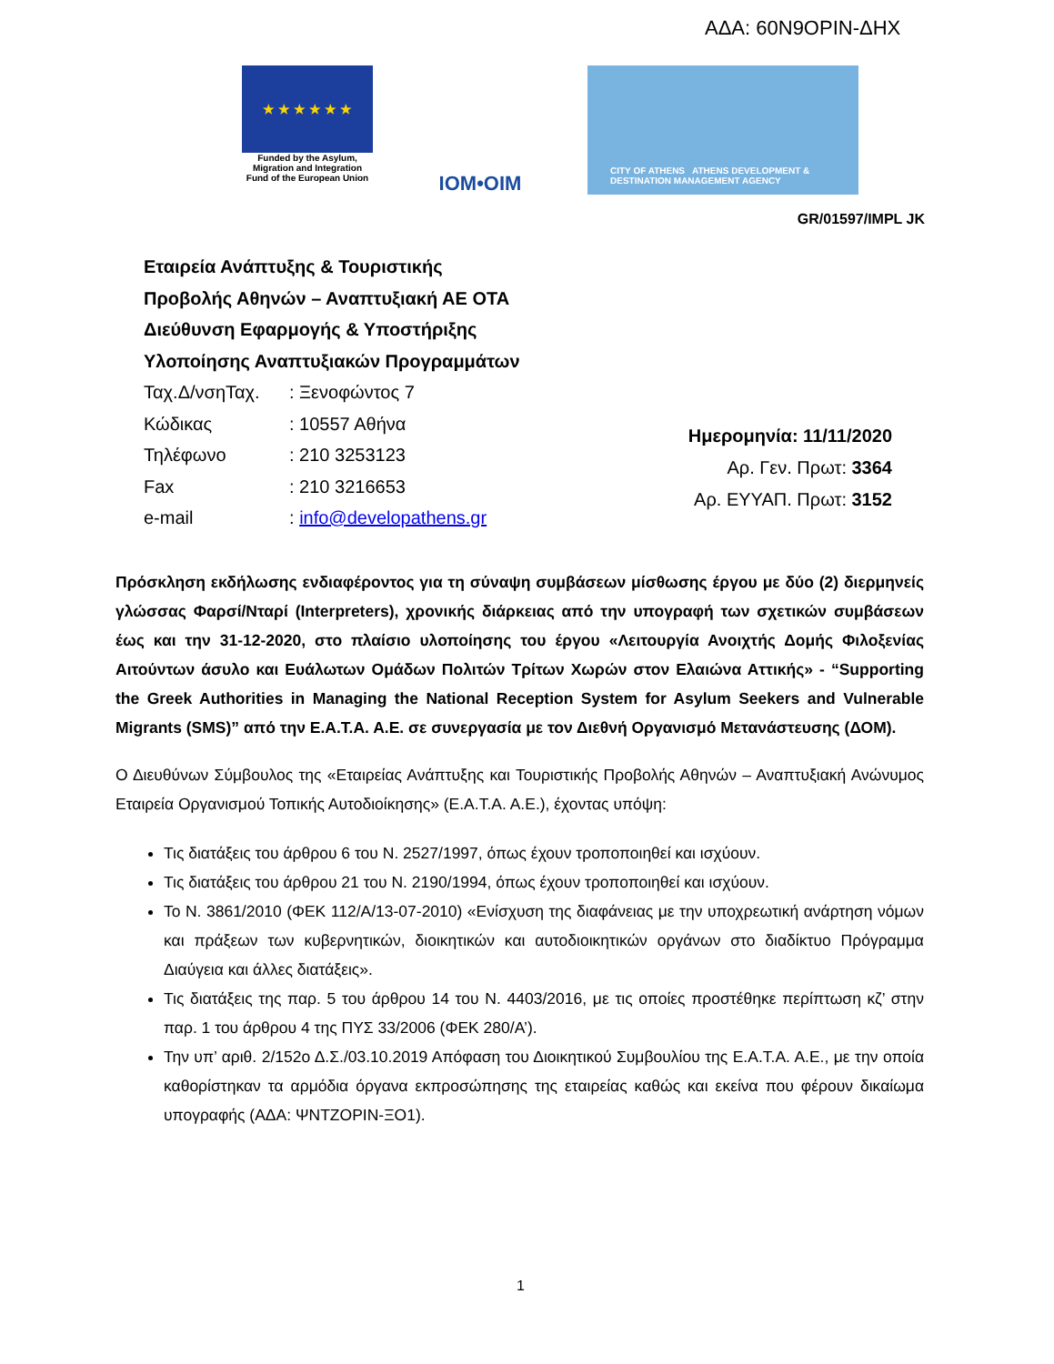ΑΔΑ: 60Ν9ΟΡΙΝ-ΔΗΧ
★ ★ ★ ★ ★ ★
Funded by the Asylum, Migration and Integration Fund of the European Union
IOM•OIM
CITY OF ATHENS ATHENS DEVELOPMENT & DESTINATION MANAGEMENT AGENCY
GR/01597/IMPL JK
Εταιρεία Ανάπτυξης & Τουριστικής
Προβολής Αθηνών – Αναπτυξιακή ΑΕ ΟΤΑ
Διεύθυνση Εφαρμογής & Υποστήριξης
Υλοποίησης Αναπτυξιακών Προγραμμάτων
Ταχ.Δ/νσηΤαχ. : Ξενοφώντος 7
Κώδικας : 10557 Αθήνα
Τηλέφωνο : 210 3253123
Fax : 210 3216653
e-mail : info@developathens.gr
Ημερομηνία: 11/11/2020
Αρ. Γεν. Πρωτ: 3364
Αρ. ΕΥΥΑΠ. Πρωτ: 3152
Πρόσκληση εκδήλωσης ενδιαφέροντος για τη σύναψη συμβάσεων μίσθωσης έργου με δύο (2) διερμηνείς γλώσσας Φαρσί/Νταρί (Interpreters), χρονικής διάρκειας από την υπογραφή των σχετικών συμβάσεων έως και την 31-12-2020, στο πλαίσιο υλοποίησης του έργου «Λειτουργία Ανοιχτής Δομής Φιλοξενίας Αιτούντων άσυλο και Ευάλωτων Ομάδων Πολιτών Τρίτων Χωρών στον Ελαιώνα Αττικής» - “Supporting the Greek Authorities in Managing the National Reception System for Asylum Seekers and Vulnerable Migrants (SMS)” από την Ε.Α.Τ.Α. Α.Ε. σε συνεργασία με τον Διεθνή Οργανισμό Μετανάστευσης (ΔΟΜ).
Ο Διευθύνων Σύμβουλος της «Εταιρείας Ανάπτυξης και Τουριστικής Προβολής Αθηνών – Αναπτυξιακή Ανώνυμος Εταιρεία Οργανισμού Τοπικής Αυτοδιοίκησης» (Ε.Α.Τ.Α. Α.Ε.), έχοντας υπόψη:
Τις διατάξεις του άρθρου 6 του Ν. 2527/1997, όπως έχουν τροποποιηθεί και ισχύουν.
Τις διατάξεις του άρθρου 21 του Ν. 2190/1994, όπως έχουν τροποποιηθεί και ισχύουν.
Το Ν. 3861/2010 (ΦΕΚ 112/Α/13-07-2010) «Ενίσχυση της διαφάνειας με την υποχρεωτική ανάρτηση νόμων και πράξεων των κυβερνητικών, διοικητικών και αυτοδιοικητικών οργάνων στο διαδίκτυο Πρόγραμμα Διαύγεια και άλλες διατάξεις».
Τις διατάξεις της παρ. 5 του άρθρου 14 του Ν. 4403/2016, με τις οποίες προστέθηκε περίπτωση κζ’ στην παρ. 1 του άρθρου 4 της ΠΥΣ 33/2006 (ΦΕΚ 280/Α’).
Την υπ’ αριθ. 2/152ο Δ.Σ./03.10.2019 Απόφαση του Διοικητικού Συμβουλίου της Ε.Α.Τ.Α. Α.Ε., με την οποία καθορίστηκαν τα αρμόδια όργανα εκπροσώπησης της εταιρείας καθώς και εκείνα που φέρουν δικαίωμα υπογραφής (ΑΔΑ: ΨΝΤΖΟΡΙΝ-ΞΟ1).
1